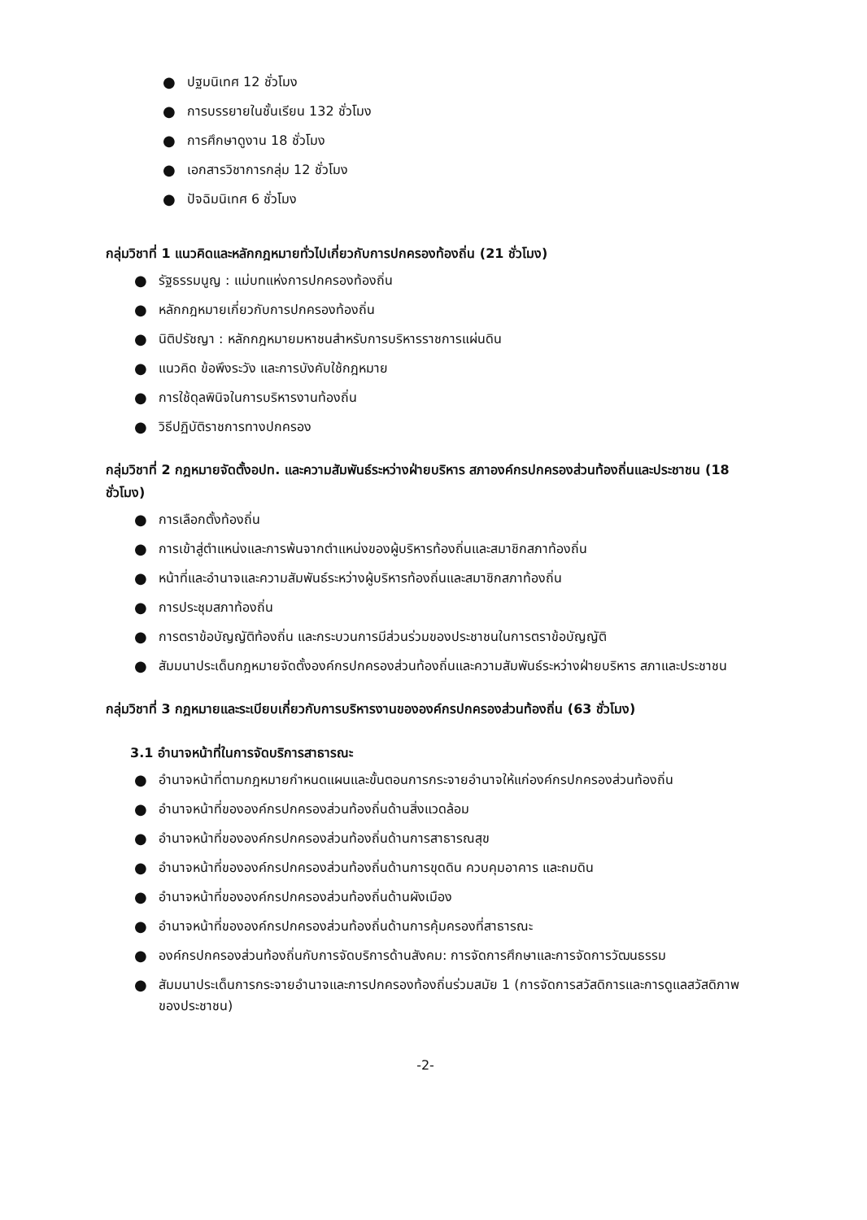● ปฐมนิเทศ 12 ชั่วโมง
● การบรรยายในชั้นเรียน 132 ชั่วโมง
● การศึกษาดูงาน 18 ชั่วโมง
● เอกสารวิชาการกลุ่ม 12 ชั่วโมง
● ปัจฉิมนิเทศ 6 ชั่วโมง
กลุ่มวิชาที่ 1 แนวคิดและหลักกฎหมายทั่วไปเกี่ยวกับการปกครองท้องถิ่น (21 ชั่วโมง)
● รัฐธรรมนูญ : แม่บทแห่งการปกครองท้องถิ่น
● หลักกฎหมายเกี่ยวกับการปกครองท้องถิ่น
● นิติปรัชญา : หลักกฎหมายมหาชนสำหรับการบริหารราชการแผ่นดิน
● แนวคิด ข้อพึงระวัง และการบังคับใช้กฎหมาย
● การใช้ดุลพินิจในการบริหารงานท้องถิ่น
● วิธีปฏิบัติราชการทางปกครอง
กลุ่มวิชาที่ 2 กฎหมายจัดตั้งอปท. และความสัมพันธ์ระหว่างฝ่ายบริหาร สภาองค์กรปกครองส่วนท้องถิ่นและประชาชน (18 ชั่วโมง)
● การเลือกตั้งท้องถิ่น
● การเข้าสู่ตำแหน่งและการพ้นจากตำแหน่งของผู้บริหารท้องถิ่นและสมาชิกสภาท้องถิ่น
● หน้าที่และอำนาจและความสัมพันธ์ระหว่างผู้บริหารท้องถิ่นและสมาชิกสภาท้องถิ่น
● การประชุมสภาท้องถิ่น
● การตราข้อบัญญัติท้องถิ่น และกระบวนการมีส่วนร่วมของประชาชนในการตราข้อบัญญัติ
● สัมมนาประเด็นกฎหมายจัดตั้งองค์กรปกครองส่วนท้องถิ่นและความสัมพันธ์ระหว่างฝ่ายบริหาร สภาและประชาชน
กลุ่มวิชาที่ 3 กฎหมายและระเบียบเกี่ยวกับการบริหารงานขององค์กรปกครองส่วนท้องถิ่น (63 ชั่วโมง)
3.1 อำนาจหน้าที่ในการจัดบริการสาธารณะ
● อำนาจหน้าที่ตามกฎหมายกำหนดแผนและขั้นตอนการกระจายอำนาจให้แก่องค์กรปกครองส่วนท้องถิ่น
● อำนาจหน้าที่ขององค์กรปกครองส่วนท้องถิ่นด้านสิ่งแวดล้อม
● อำนาจหน้าที่ขององค์กรปกครองส่วนท้องถิ่นด้านการสาธารณสุข
● อำนาจหน้าที่ขององค์กรปกครองส่วนท้องถิ่นด้านการขุดดิน ควบคุมอาคาร และถมดิน
● อำนาจหน้าที่ขององค์กรปกครองส่วนท้องถิ่นด้านผังเมือง
● อำนาจหน้าที่ขององค์กรปกครองส่วนท้องถิ่นด้านการคุ้มครองที่สาธารณะ
● องค์กรปกครองส่วนท้องถิ่นกับการจัดบริการด้านสังคม: การจัดการศึกษาและการจัดการวัฒนธรรม
● สัมมนาประเด็นการกระจายอำนาจและการปกครองท้องถิ่นร่วมสมัย 1 (การจัดการสวัสดิการและการดูแลสวัสดิภาพของประชาชน)
-2-